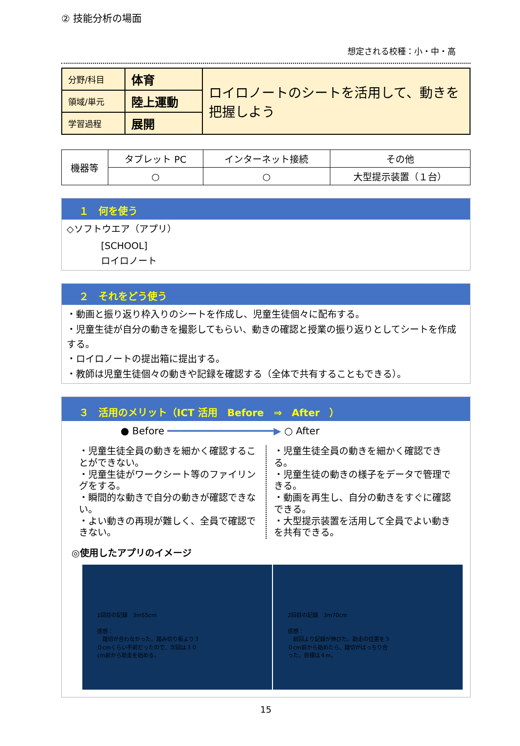② 技能分析の場面
想定される校種：小・中・高
| 分野/科目 | 体育 | ロイロノートのシートを活用して、動きを把握しよう |
| 領域/単元 | 陸上運動 | |
| 学習過程 | 展開 | |
| 機器等 | タブレット PC | インターネット接続 | その他 |
| | ○ | ○ | 大型提示装置（１台） |
１　何を使う
◇ソフトウエア（アプリ）
[SCHOOL]
ロイロノート
２　それをどう使う
・動画と振り返り枠入りのシートを作成し、児童生徒個々に配布する。
・児童生徒が自分の動きを撮影してもらい、動きの確認と授業の振り返りとしてシートを作成する。
・ロイロノートの提出箱に提出する。
・教師は児童生徒個々の動きや記録を確認する（全体で共有することもできる）。
３　活用のメリット（ICT 活用　Before　⇒　After　）
● Before ━━━━━━━━━━━━━━━━━━▶ ○ After
・児童生徒全員の動きを細かく確認することができない。
・児童生徒がワークシート等のファイリングをする。
・瞬間的な動きで自分の動きが確認できない。
・よい動きの再現が難しく、全員で確認できない。
・児童生徒全員の動きを細かく確認できる。
・児童生徒の動きの様子をデータで管理できる。
・動画を再生し、自分の動きをすぐに確認できる。
・大型提示装置を活用して全員でよい動きを共有できる。
◎使用したアプリのイメージ
1回目の記録　3m55cm
感想：
　踏切が合わなかった。踏み切り板より３０cmくらい手前だったので、次回は３０cm前から助走を始める。
2回目の記録　3m70cm
感想：
　前回より記録が伸びた。助走の位置を３０cm前から始めたら、踏切がばっちり合った。目標は４m。
15